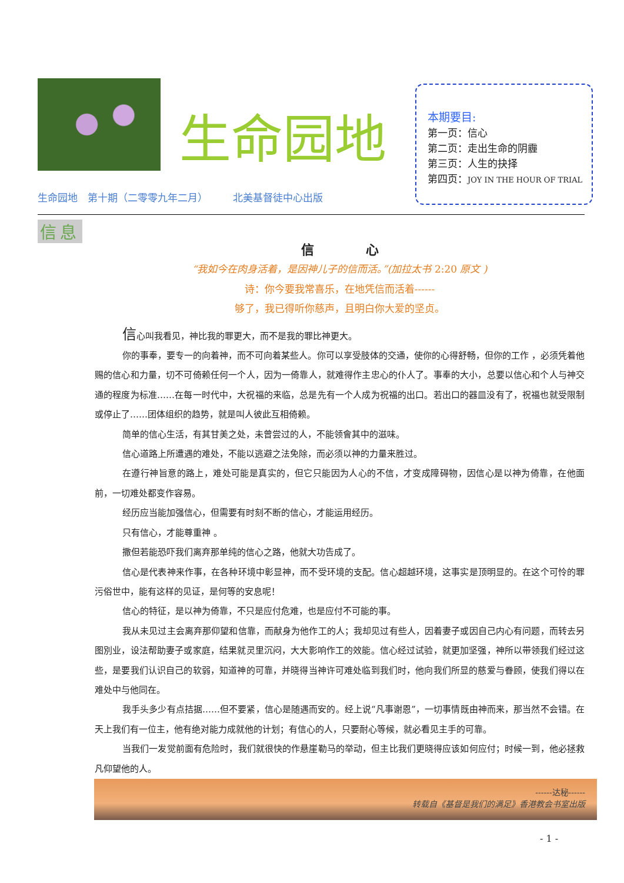生命园地
本期要目:
第一页：信心
第二页：走出生命的阴霾
第三页：人生的抉择
第四页：JOY IN THE HOUR OF TRIAL
生命园地　第十期（二零零九年二月）　　　北美基督徒中心出版
信息
信　　　　心
“我如今在肉身活着，是因神儿子的信而活。”(加拉太书 2:20 原文 )
诗：你今要我常喜乐，在地凭信而活着------
够了，我已得听你慈声，且明白你大爱的坚贞。
信心叫我看见，神比我的罪更大，而不是我的罪比神更大。
你的事奉，要专一的向着神，而不可向着某些人。你可以享受肢体的交通，使你的心得舒畅，但你的工作 ，必须凭着他赐的信心和力量，切不可倚赖任何一个人，因为一倚靠人，就难得作主忠心的仆人了。事奉的大小，总要以信心和个人与神交通的程度为标准……在每一时代中，大祝福的来临，总是先有一个人成为祝福的出口。若出口的器皿没有了，祝福也就受限制或停止了……团体组织的趋势，就是叫人彼此互相倚赖。
简单的信心生活，有其甘美之处，未曾尝过的人，不能领會其中的滋味。
信心道路上所遭遇的难处，不能以逃避之法免除，而必须以神的力量来胜过。
在遵行神旨意的路上，难处可能是真实的，但它只能因为人心的不信，才变成障碍物，因信心是以神为倚靠，在他面前，一切难处都变作容易。
经历应当能加强信心，但需要有时刻不断的信心，才能运用经历。
只有信心，才能尊重神 。
撒但若能恐吓我们离弃那单纯的信心之路，他就大功告成了。
信心是代表神来作事，在各种环境中彰显神，而不受环境的支配。信心超越环境，这事实是顶明显的。在这个可怜的罪污俗世中，能有这样的见证，是何等的安息呢！
信心的特征，是以神为倚靠，不只是应付危难，也是应付不可能的事。
我从未见过主会离弃那仰望和信靠，而献身为他作工的人；我却见过有些人，因着妻子或因自己内心有问题，而转去另图別业，设法帮助妻子或家庭，结果就灵里沉闷，大大影响作工的效能。信心经过试验，就更加坚强，神所以带领我们经过这些，是要我们认识自己的软弱，知道神的可靠，并晓得当神许可难处临到我们时，他向我们所显的慈爱与眷顾，使我们得以在难处中与他同在。
我手头多少有点拮据……但不要紧，信心是随遇而安的。经上说“凡事谢恩”，一切事情既由神而来，那当然不会错。在天上我们有一位主，他有绝对能力成就他的计划；有信心的人，只要耐心等候，就必看见主手的可靠。
当我们一发觉前面有危险时，我们就很快的作悬崖勒马的举动，但主比我们更晓得应该如何应付；时候一到，他必拯救凡仰望他的人。
------达秘------
转载自《基督是我们的满足》香港教会书室出版
- 1 -